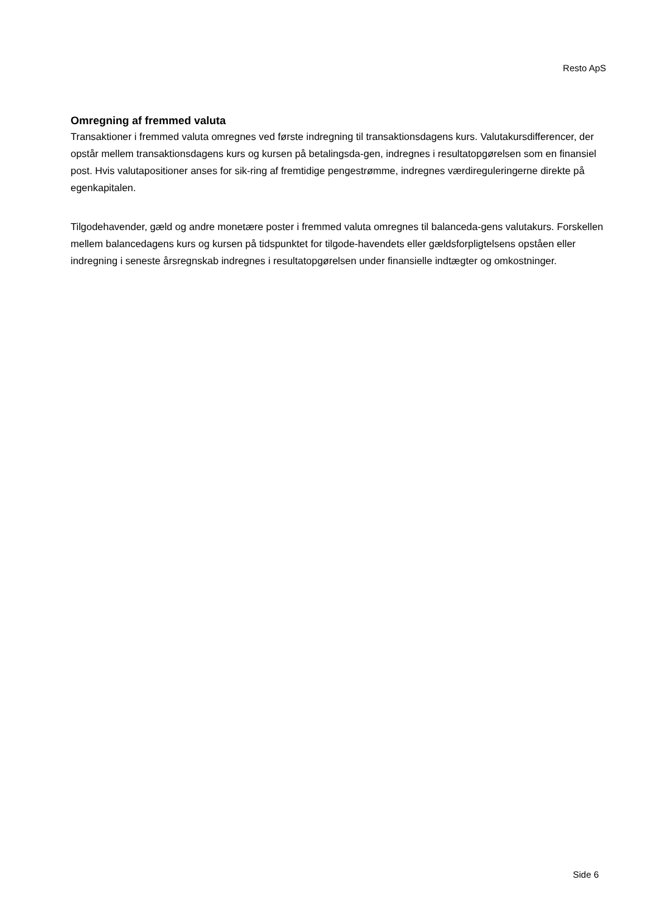Resto ApS
Omregning af fremmed valuta
Transaktioner i fremmed valuta omregnes ved første indregning til transaktionsdagens kurs. Valutakursdifferencer, der opstår mellem transaktionsdagens kurs og kursen på betalingsda-gen, indregnes i resultatopgørelsen som en finansiel post. Hvis valutapositioner anses for sik-ring af fremtidige pengestrømme, indregnes værdireguleringerne direkte på egenkapitalen.
Tilgodehavender, gæld og andre monetære poster i fremmed valuta omregnes til balanceda-gens valutakurs. Forskellen mellem balancedagens kurs og kursen på tidspunktet for tilgode-havendets eller gældsforpligtelsens opståen eller indregning i seneste årsregnskab indregnes i resultatopgørelsen under finansielle indtægter og omkostninger.
Side 6